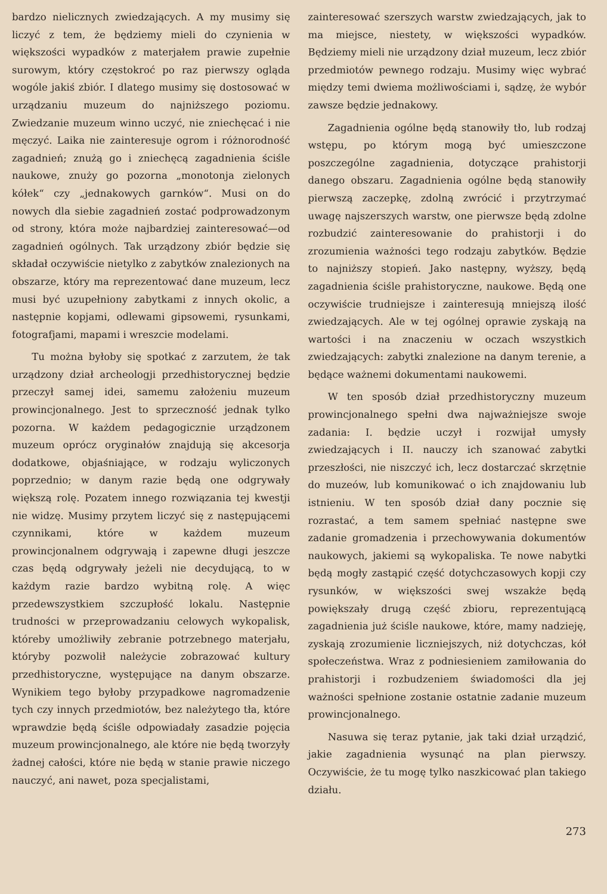bardzo nielicznych zwiedzających. A my musimy się liczyć z tem, że będziemy mieli do czynienia w większości wypadków z materjałem prawie zupełnie surowym, który częstokroć po raz pierwszy ogląda wogóle jakiś zbiór. I dlatego musimy się dostosować w urządzaniu muzeum do najniższego poziomu. Zwiedzanie muzeum winno uczyć, nie zniechęcać i nie męczyć. Laika nie zainteresuje ogrom i różnorodność zagadnień; znużą go i zniechęcą zagadnienia ściśle naukowe, znuży go pozorna „monotonja zielonych kółek“ czy „jednakowych garnków“. Musi on do nowych dla siebie zagadnień zostać podprowadzonym od strony, która może najbardziej zainteresować—od zagadnień ogólnych. Tak urządzony zbiór będzie się składał oczywiście nietylko z zabytków znalezionych na obszarze, który ma reprezentować dane muzeum, lecz musi być uzupełniony zabytkami z innych okolic, a następnie kopjami, odlewami gipsowemi, rysunkami, fotografjami, mapami i wreszcie modelami.
Tu można byłoby się spotkać z zarzutem, że tak urządzony dział archeologji przedhistorycznej będzie przeczył samej idei, samemu założeniu muzeum prowincjonalnego. Jest to sprzeczność jednak tylko pozorna. W każdem pedagogicznie urządzonem muzeum oprócz oryginałów znajdują się akcesorja dodatkowe, objaśniające, w rodzaju wyliczonych poprzednio; w danym razie będą one odgrywały większą rolę. Pozatem innego rozwiązania tej kwestji nie widzę. Musimy przytem liczyć się z następującemi czynnikami, które w każdem muzeum prowincjonalnem odgrywają i zapewne długi jeszcze czas będą odgrywały jeżeli nie decydującą, to w każdym razie bardzo wybitną rolę. A więc przedewszystkiem szczupłość lokalu. Następnie trudności w przeprowadzaniu celowych wykopalisk, któreby umożliwiły zebranie potrzebnego materjału, któryby pozwolił należycie zobrazować kultury przedhistoryczne, występujące na danym obszarze. Wynikiem tego byłoby przypadkowe nagromadzenie tych czy innych przedmiotów, bez należytego tła, które wprawdzie będą ściśle odpowiadały zasadzie pojęcia muzeum prowincjonalnego, ale które nie będą tworzyły żadnej całości, które nie będą w stanie prawie niczego nauczyć, ani nawet, poza specjalistami,
zainteresować szerszych warstw zwiedzających, jak to ma miejsce, niestety, w większości wypadków. Będziemy mieli nie urządzony dział muzeum, lecz zbiór przedmiotów pewnego rodzaju. Musimy więc wybrać między temi dwiema możliwościami i, sądzę, że wybór zawsze będzie jednakowy.
Zagadnienia ogólne będą stanowiły tło, lub rodzaj wstępu, po którym mogą być umieszczone poszczególne zagadnienia, dotyczące prahistorji danego obszaru. Zagadnienia ogólne będą stanowiły pierwszą zaczepkę, zdolną zwrócić i przytrzymać uwagę najszerszych warstw, one pierwsze będą zdolne rozbudzić zainteresowanie do prahistorji i do zrozumienia ważności tego rodzaju zabytków. Będzie to najniższy stopień. Jako następny, wyższy, będą zagadnienia ściśle prahistoryczne, naukowe. Będą one oczywiście trudniejsze i zainteresują mniejszą ilość zwiedzających. Ale w tej ogólnej oprawie zyskają na wartości i na znaczeniu w oczach wszystkich zwiedzających: zabytki znalezione na danym terenie, a będące ważnemi dokumentami naukowemi.
W ten sposób dział przedhistoryczny muzeum prowincjonalnego spełni dwa najważniejsze swoje zadania: I. będzie uczył i rozwijał umysły zwiedzających i II. nauczy ich szanować zabytki przeszłości, nie niszczyć ich, lecz dostarczać skrzętnie do muzeów, lub komunikować o ich znajdowaniu lub istnieniu. W ten sposób dział dany pocznie się rozrastać, a tem samem spełniać następne swe zadanie gromadzenia i przechowywania dokumentów naukowych, jakiemi są wykopaliska. Te nowe nabytki będą mogły zastąpić część dotychczasowych kopji czy rysunków, w większości swej wszakże będą powiększały drugą część zbioru, reprezentującą zagadnienia już ściśle naukowe, które, mamy nadzieję, zyskają zrozumienie liczniejszych, niż dotychczas, kół społeczeństwa. Wraz z podniesieniem zamiłowania do prahistorji i rozbudzeniem świadomości dla jej ważności spełnione zostanie ostatnie zadanie muzeum prowincjonalnego.
Nasuwa się teraz pytanie, jak taki dział urządzić, jakie zagadnienia wysunąć na plan pierwszy. Oczywiście, że tu mogę tylko naszkicować plan takiego działu.
273